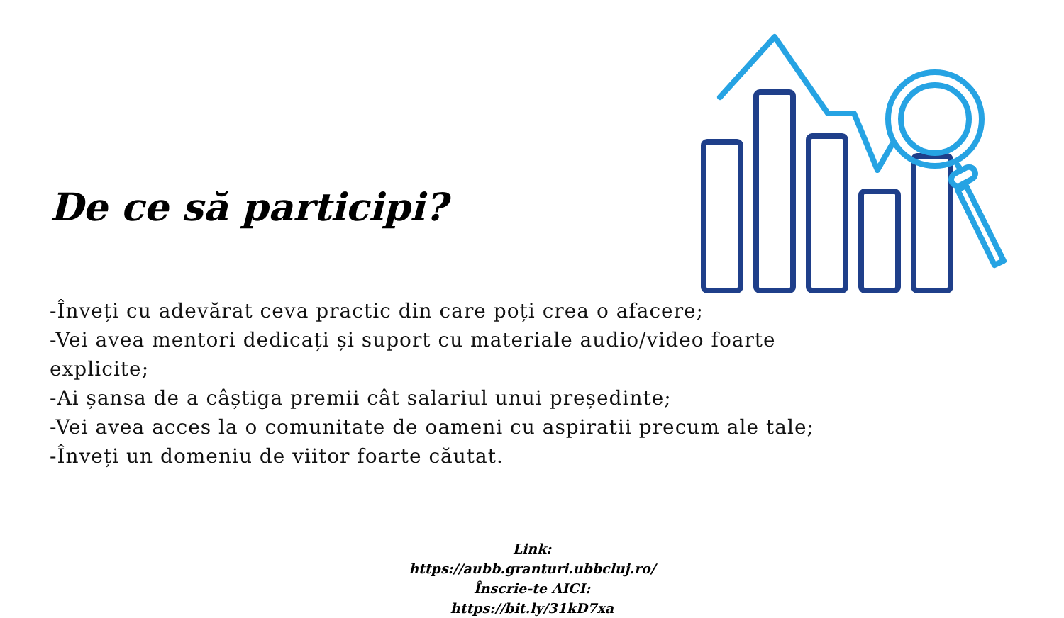De ce să participi?
-Înveți cu adevărat ceva practic din care poți crea o afacere;
-Vei avea mentori dedicați și suport cu materiale audio/video foarte explicite;
-Ai șansa de a câștiga premii cât salariul unui președinte;
-Vei avea acces la o comunitate de oameni cu aspiratii precum ale tale;
-Înveți un domeniu de viitor foarte căutat.
Link: https://aubb.granturi.ubbcluj.ro/
Înscrie-te AICI: https://bit.ly/31kD7xa